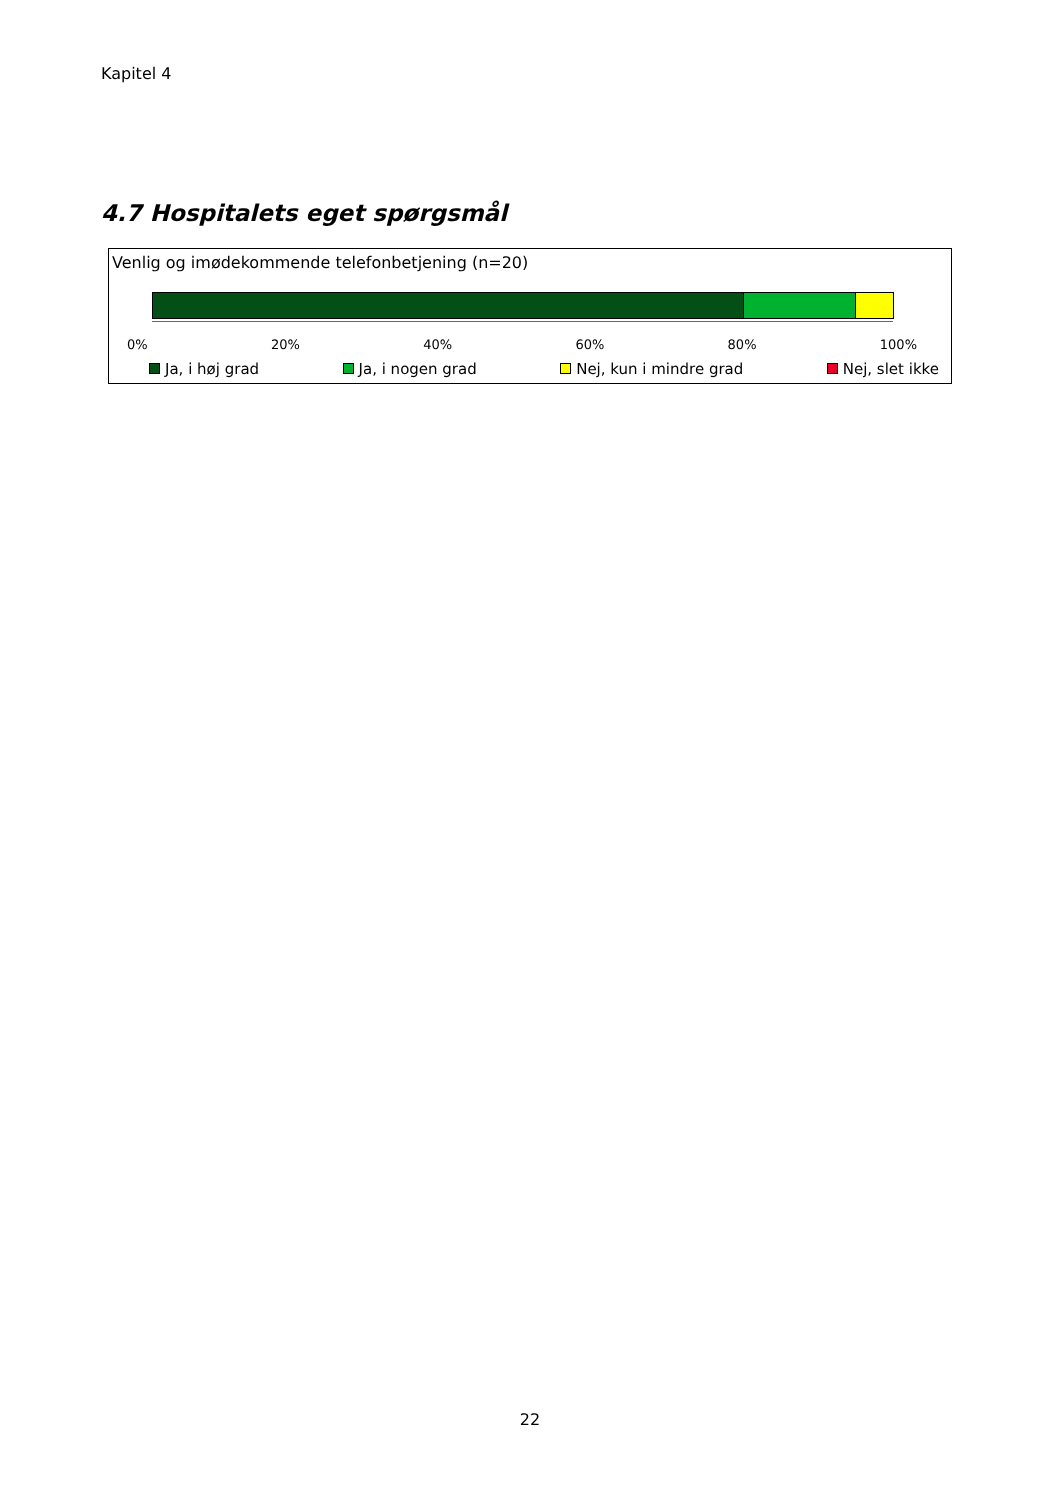Kapitel 4
4.7 Hospitalets eget spørgsmål
Venlig og imødekommende telefonbetjening (n=20)
0% 20% 40% 60% 80% 100%
Ja, i høj grad Ja, i nogen grad Nej, kun i mindre grad Nej, slet ikke
22